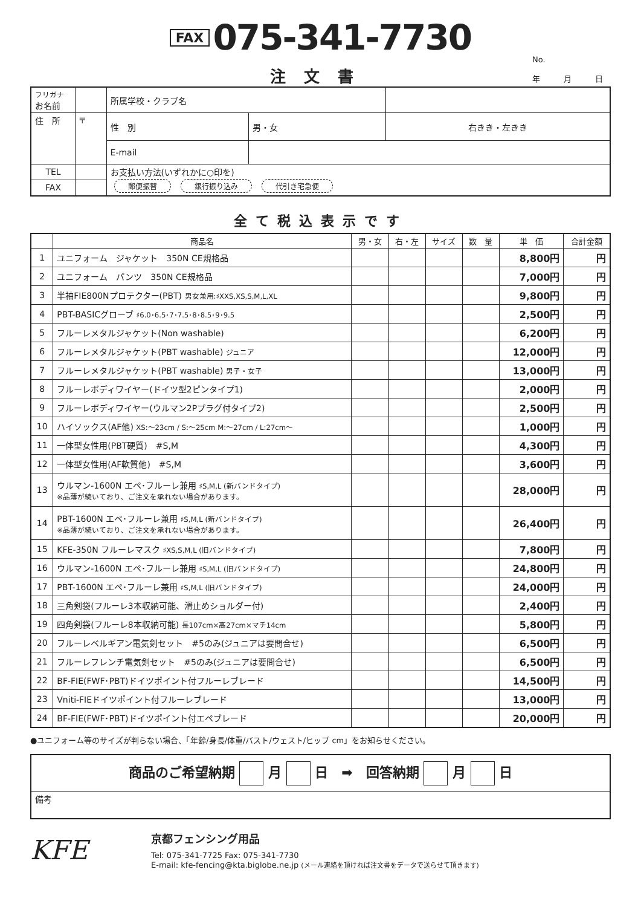FAX 075-341-7730
注文書
No.
年　　　月　　　日
| フリガナ お名前 | | 所属学校・クラブ名 | | |
| 住 所 | 〒 | 性 別 | 男・女 | 右きき・左きき |
| | | E-mail | | |
| TEL | | お支払い方法(いずれかに○印を) 郵便振替 銀行振り込み 代引き宅急便 | | |
| FAX | | | | |
全て税込表示です
| | 商品名 | 男・女 | 右・左 | サイズ | 数 量 | 単 価 | 合計金額 |
| --- | --- | --- | --- | --- | --- | --- | --- |
| 1 | ユニフォーム ジャケット 350N CE規格品 | | | | | 8,800円 | 円 |
| 2 | ユニフォーム パンツ 350N CE規格品 | | | | | 7,000円 | 円 |
| 3 | 半袖FIE800Nプロテクター(PBT) 男女兼用:♯XXS,XS,S,M,L,XL | | | | | 9,800円 | 円 |
| 4 | PBT-BASICグローブ ♯6.0･6.5･7･7.5･8･8.5･9･9.5 | | | | | 2,500円 | 円 |
| 5 | フルーレメタルジャケット(Non washable) | | | | | 6,200円 | 円 |
| 6 | フルーレメタルジャケット(PBT washable) ジュニア | | | | | 12,000円 | 円 |
| 7 | フルーレメタルジャケット(PBT washable) 男子・女子 | | | | | 13,000円 | 円 |
| 8 | フルーレボディワイヤー(ドイツ型2ピンタイプ1) | | | | | 2,000円 | 円 |
| 9 | フルーレボディワイヤー(ウルマン2Pプラグ付タイプ2) | | | | | 2,500円 | 円 |
| 10 | ハイソックス(AF他) XS:～23cm / S:～25cm M:～27cm / L:27cm～ | | | | | 1,000円 | 円 |
| 11 | 一体型女性用(PBT硬質) #S,M | | | | | 4,300円 | 円 |
| 12 | 一体型女性用(AF軟質他) #S,M | | | | | 3,600円 | 円 |
| 13 | ウルマン-1600N エペ･フルーレ兼用 ♯S,M,L (新バンドタイプ) ※品薄が続いており、ご注文を承れない場合があります。 | | | | | 28,000円 | 円 |
| 14 | PBT-1600N エペ･フルーレ兼用 ♯S,M,L (新バンドタイプ) ※品薄が続いており、ご注文を承れない場合があります。 | | | | | 26,400円 | 円 |
| 15 | KFE-350N フルーレマスク ♯XS,S,M,L (旧バンドタイプ) | | | | | 7,800円 | 円 |
| 16 | ウルマン-1600N エペ･フルーレ兼用 ♯S,M,L (旧バンドタイプ) | | | | | 24,800円 | 円 |
| 17 | PBT-1600N エペ･フルーレ兼用 ♯S,M,L (旧バンドタイプ) | | | | | 24,000円 | 円 |
| 18 | 三角剣袋(フルーレ3本収納可能、滑止めショルダー付) | | | | | 2,400円 | 円 |
| 19 | 四角剣袋(フルーレ8本収納可能) 長107cm×高27cm×マチ14cm | | | | | 5,800円 | 円 |
| 20 | フルーレベルギアン電気剣セット #5のみ(ジュニアは要問合せ) | | | | | 6,500円 | 円 |
| 21 | フルーレフレンチ電気剣セット #5のみ(ジュニアは要問合せ) | | | | | 6,500円 | 円 |
| 22 | BF-FIE(FWF･PBT)ドイツポイント付フルーレブレード | | | | | 14,500円 | 円 |
| 23 | Vniti-FIEドイツポイント付フルーレブレード | | | | | 13,000円 | 円 |
| 24 | BF-FIE(FWF･PBT)ドイツポイント付エペブレード | | | | | 20,000円 | 円 |
●ユニフォーム等のサイズが判らない場合、「年齢/身長/体重/バスト/ウェスト/ヒップ cm」をお知らせください。
| 商品のご希望納期 月 日 ➡ 回答納期 月 日 |
| 備考 |
KFE
京都フェンシング用品
Tel: 075-341-7725 Fax: 075-341-7730
E-mail: kfe-fencing@kta.biglobe.ne.jp (メール連絡を頂ければ注文書をデータで送らせて頂きます)